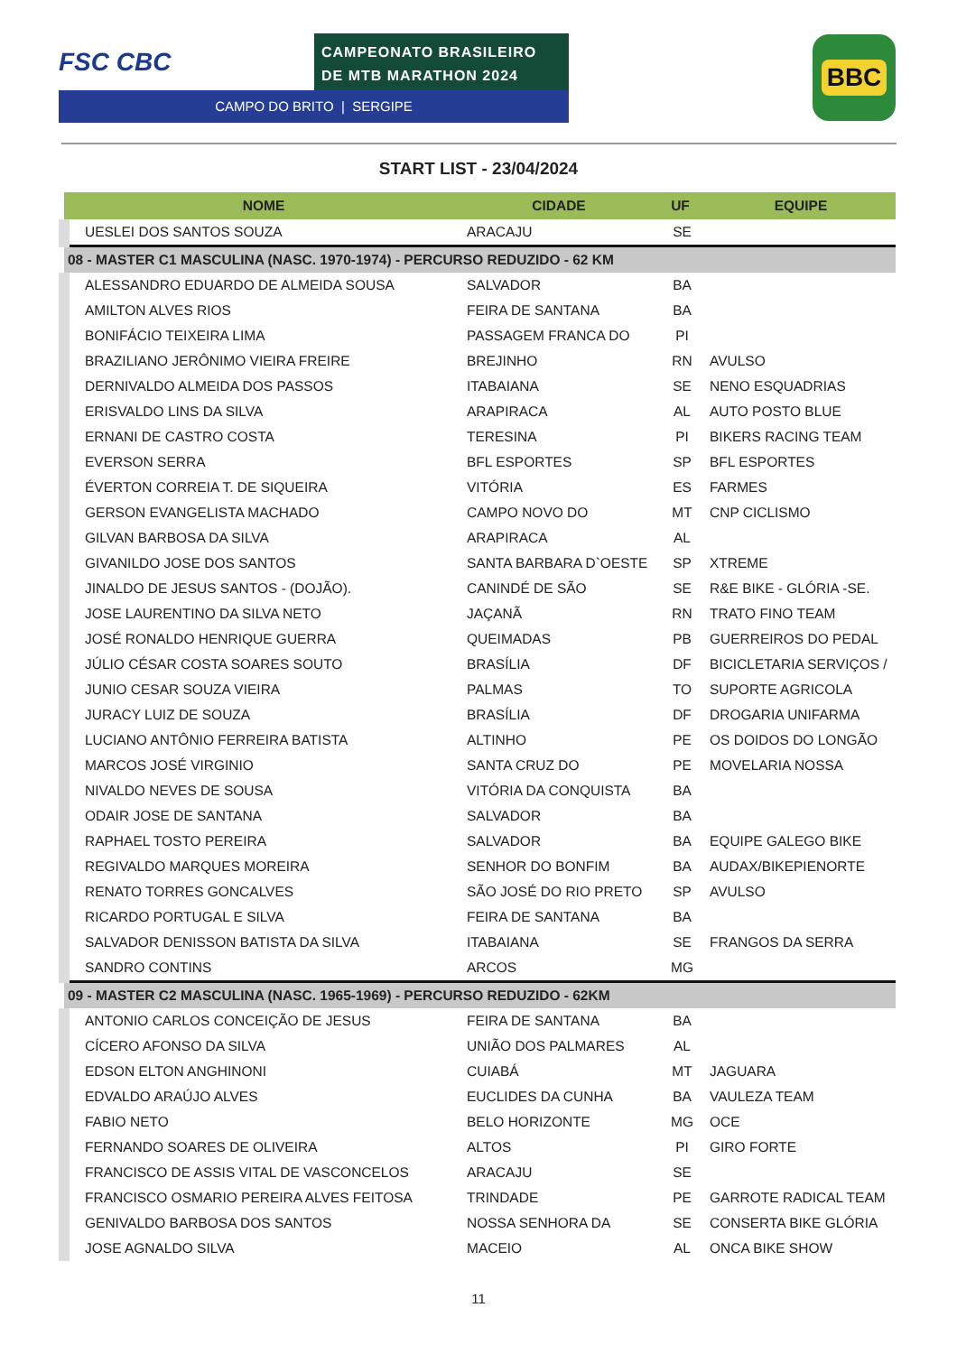FSC CBC
CAMPEONATO BRASILEIRO
DE MTB MARATHON 2024
CAMPO DO BRITO | SERGIPE
BBC
START LIST - 23/04/2024
| NOME | CIDADE | UF | EQUIPE |
| --- | --- | --- | --- |
| UESLEI DOS SANTOS SOUZA | ARACAJU | SE | |
| 08 - MASTER C1 MASCULINA (NASC. 1970-1974) - PERCURSO REDUZIDO - 62 KM | | | |
| ALESSANDRO EDUARDO DE ALMEIDA SOUSA | SALVADOR | BA | |
| AMILTON ALVES RIOS | FEIRA DE SANTANA | BA | |
| BONIFÁCIO TEIXEIRA LIMA | PASSAGEM FRANCA DO | PI | |
| BRAZILIANO JERÔNIMO VIEIRA FREIRE | BREJINHO | RN | AVULSO |
| DERNIVALDO ALMEIDA DOS PASSOS | ITABAIANA | SE | NENO ESQUADRIAS |
| ERISVALDO LINS DA SILVA | ARAPIRACA | AL | AUTO POSTO BLUE |
| ERNANI DE CASTRO COSTA | TERESINA | PI | BIKERS RACING TEAM |
| EVERSON SERRA | BFL ESPORTES | SP | BFL ESPORTES |
| ÉVERTON CORREIA T. DE SIQUEIRA | VITÓRIA | ES | FARMES |
| GERSON EVANGELISTA MACHADO | CAMPO NOVO DO | MT | CNP CICLISMO |
| GILVAN BARBOSA DA SILVA | ARAPIRACA | AL | |
| GIVANILDO JOSE DOS SANTOS | SANTA BARBARA D`OESTE | SP | XTREME |
| JINALDO DE JESUS SANTOS - (DOJÃO). | CANINDÉ DE SÃO | SE | R&E BIKE - GLÓRIA -SE. |
| JOSE LAURENTINO DA SILVA NETO | JAÇANÃ | RN | TRATO FINO TEAM |
| JOSÉ RONALDO HENRIQUE GUERRA | QUEIMADAS | PB | GUERREIROS DO PEDAL |
| JÚLIO CÉSAR COSTA SOARES SOUTO | BRASÍLIA | DF | BICICLETARIA SERVIÇOS / |
| JUNIO CESAR SOUZA VIEIRA | PALMAS | TO | SUPORTE AGRICOLA |
| JURACY LUIZ DE SOUZA | BRASÍLIA | DF | DROGARIA UNIFARMA |
| LUCIANO ANTÔNIO FERREIRA BATISTA | ALTINHO | PE | OS DOIDOS DO LONGÃO |
| MARCOS JOSÉ VIRGINIO | SANTA CRUZ DO | PE | MOVELARIA NOSSA |
| NIVALDO NEVES DE SOUSA | VITÓRIA DA CONQUISTA | BA | |
| ODAIR JOSE DE SANTANA | SALVADOR | BA | |
| RAPHAEL TOSTO PEREIRA | SALVADOR | BA | EQUIPE GALEGO BIKE |
| REGIVALDO MARQUES MOREIRA | SENHOR DO BONFIM | BA | AUDAX/BIKEPIENORTE |
| RENATO TORRES GONCALVES | SÃO JOSÉ DO RIO PRETO | SP | AVULSO |
| RICARDO PORTUGAL E SILVA | FEIRA DE SANTANA | BA | |
| SALVADOR DENISSON BATISTA DA SILVA | ITABAIANA | SE | FRANGOS DA SERRA |
| SANDRO CONTINS | ARCOS | MG | |
| 09 - MASTER C2 MASCULINA (NASC. 1965-1969) - PERCURSO REDUZIDO - 62KM | | | |
| ANTONIO CARLOS CONCEIÇÃO DE JESUS | FEIRA DE SANTANA | BA | |
| CÍCERO AFONSO DA SILVA | UNIÃO DOS PALMARES | AL | |
| EDSON ELTON ANGHINONI | CUIABÁ | MT | JAGUARA |
| EDVALDO ARAÚJO ALVES | EUCLIDES DA CUNHA | BA | VAULEZA TEAM |
| FABIO NETO | BELO HORIZONTE | MG | OCE |
| FERNANDO SOARES DE OLIVEIRA | ALTOS | PI | GIRO FORTE |
| FRANCISCO DE ASSIS VITAL DE VASCONCELOS | ARACAJU | SE | |
| FRANCISCO OSMARIO PEREIRA ALVES FEITOSA | TRINDADE | PE | GARROTE RADICAL TEAM |
| GENIVALDO BARBOSA DOS SANTOS | NOSSA SENHORA DA | SE | CONSERTA BIKE GLÓRIA |
| JOSE AGNALDO SILVA | MACEIO | AL | ONCA BIKE SHOW |
11